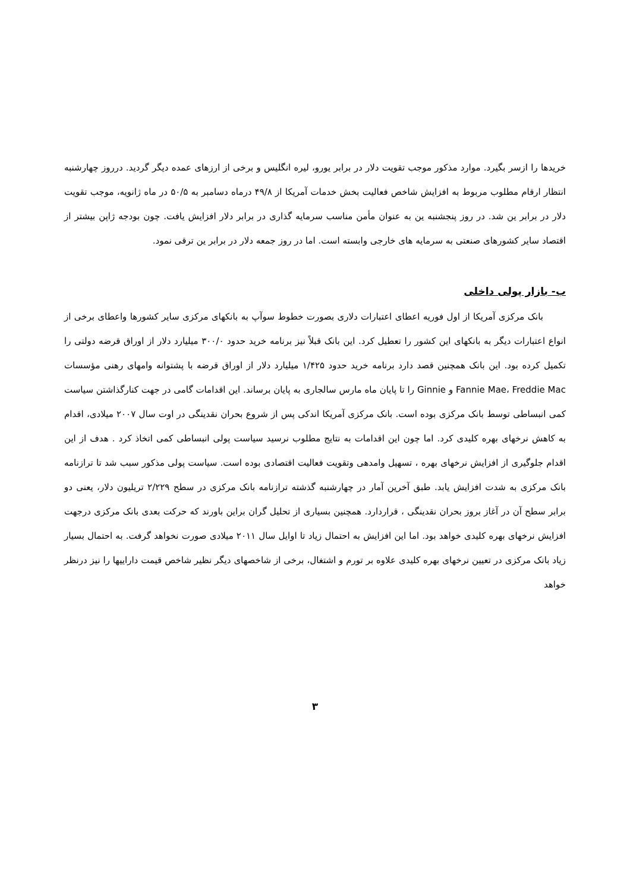خریدها را ازسر بگیرد. موارد مذکور موجب تقویت دلار در برابر یورو، لیره انگلیس و برخی از ارزهای عمده دیگر گردید. درروز چهارشنبه انتظار ارقام مطلوب مربوط به افزایش شاخص فعالیت بخش خدمات آمریکا از ۴۹/۸ درماه دسامبر به ۵۰/۵ در ماه ژانویه، موجب تقویت دلار در برابر ین شد. در روز پنجشنبه ین به عنوان مأمن مناسب سرمایه گذاری در برابر دلار افزایش یافت. چون بودجه ژاپن بیشتر از اقتصاد سایر کشورهای صنعتی به سرمایه های خارجی وابسته است. اما در روز جمعه دلار در برابر ین ترقی نمود.
ب- بازار پولی داخلی
بانک مرکزی آمریکا از اول فوریه اعطای اعتبارات دلاری بصورت خطوط سوآپ به بانکهای مرکزی سایر کشورها واعطای برخی از انواع اعتبارات دیگر به بانکهای این کشور را تعطیل کرد. این بانک قبلاً نیز برنامه خرید حدود ۳۰۰/۰ میلیارد دلار از اوراق قرضه دولتی را تکمیل کرده بود. این بانک همچنین قصد دارد برنامه خرید حدود ۱/۴۲۵ میلیارد دلار از اوراق قرضه با پشتوانه وامهای رهنی مؤسسات Fannie Mae، Freddie Mac و Ginnie را تا پایان ماه مارس سالجاری به پایان برساند. این اقدامات گامی در جهت کنارگذاشتن سیاست کمی انبساطی توسط بانک مرکزی بوده است. بانک مرکزی آمریکا اندکی پس از شروع بحران نقدینگی در اوت سال ۲۰۰۷ میلادی، اقدام به کاهش نرخهای بهره کلیدی کرد. اما چون این اقدامات به نتایج مطلوب نرسید سیاست پولی انبساطی کمی اتخاذ کرد . هدف از این اقدام جلوگیری از افزایش نرخهای بهره ، تسهیل وامدهی وتقویت فعالیت اقتصادی بوده است. سیاست پولی مذکور سبب شد تا ترازنامه بانک مرکزی به شدت افزایش یابد. طبق آخرین آمار در چهارشنبه گذشته ترازنامه بانک مرکزی در سطح ۲/۲۲۹ تریلیون دلار، یعنی دو برابر سطح آن در آغاز بروز بحران نقدینگی ، قراردارد. همچنین بسیاری از تحلیل گران براین باورند که حرکت بعدی بانک مرکزی درجهت افزایش نرخهای بهره کلیدی خواهد بود. اما این افزایش به احتمال زیاد تا اوایل سال ۲۰۱۱ میلادی صورت نخواهد گرفت. به احتمال بسیار زیاد بانک مرکزی در تعیین نرخهای بهره کلیدی علاوه بر تورم و اشتغال، برخی از شاخصهای دیگر نظیر شاخص قیمت داراییها را نیز درنظر خواهد
۳